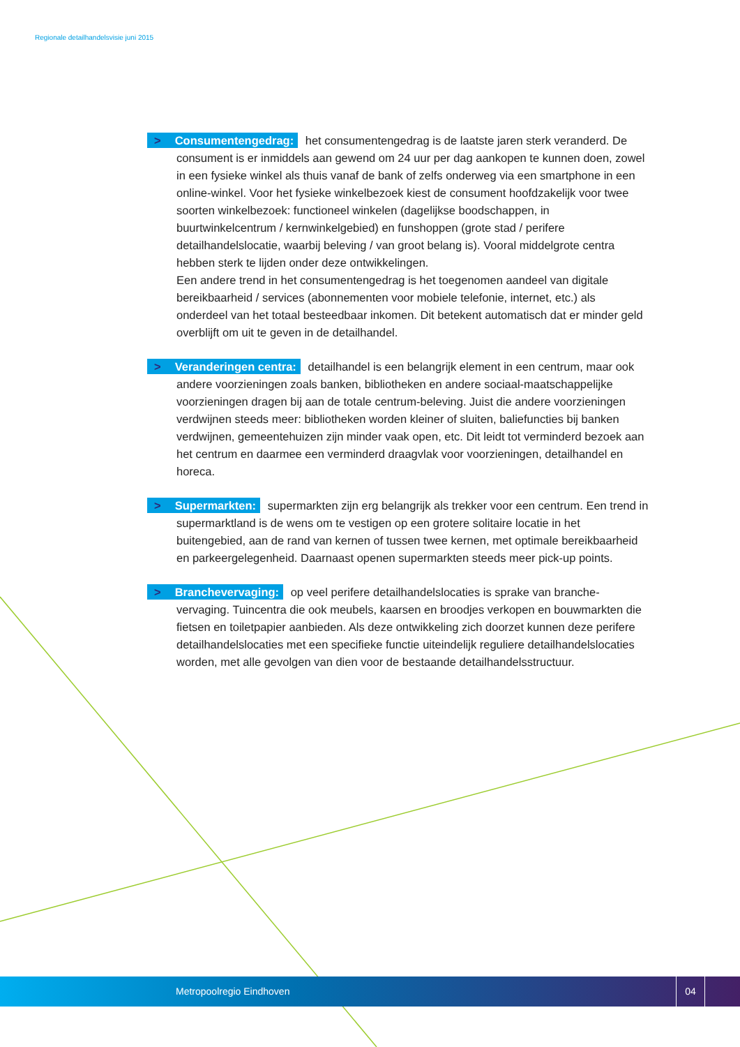Regionale detailhandelsvisie juni 2015
> Consumentengedrag: het consumentengedrag is de laatste jaren sterk veranderd. De consument is er inmiddels aan gewend om 24 uur per dag aankopen te kunnen doen, zowel in een fysieke winkel als thuis vanaf de bank of zelfs onderweg via een smartphone in een online-winkel. Voor het fysieke winkelbezoek kiest de consument hoofdzakelijk voor twee soorten winkelbezoek: functioneel winkelen (dagelijkse boodschappen, in buurtwinkelcentrum / kernwinkelgebied) en funshoppen (grote stad / perifere detailhandelslocatie, waarbij beleving / van groot belang is). Vooral middelgrote centra hebben sterk te lijden onder deze ontwikkelingen.
Een andere trend in het consumentengedrag is het toegenomen aandeel van digitale bereikbaarheid / services (abonnementen voor mobiele telefonie, internet, etc.) als onderdeel van het totaal besteedbaar inkomen. Dit betekent automatisch dat er minder geld overblijft om uit te geven in de detailhandel.
> Veranderingen centra: detailhandel is een belangrijk element in een centrum, maar ook andere voorzieningen zoals banken, bibliotheken en andere sociaal-maatschappelijke voorzieningen dragen bij aan de totale centrum-beleving. Juist die andere voorzieningen verdwijnen steeds meer: bibliotheken worden kleiner of sluiten, baliefuncties bij banken verdwijnen, gemeentehuizen zijn minder vaak open, etc. Dit leidt tot verminderd bezoek aan het centrum en daarmee een verminderd draagvlak voor voorzieningen, detailhandel en horeca.
> Supermarkten: supermarkten zijn erg belangrijk als trekker voor een centrum. Een trend in supermarktland is de wens om te vestigen op een grotere solitaire locatie in het buitengebied, aan de rand van kernen of tussen twee kernen, met optimale bereikbaarheid en parkeergelegenheid. Daarnaast openen supermarkten steeds meer pick-up points.
> Branchevervaging: op veel perifere detailhandelslocaties is sprake van branche-vervaging. Tuincentra die ook meubels, kaarsen en broodjes verkopen en bouwmarkten die fietsen en toiletpapier aanbieden. Als deze ontwikkeling zich doorzet kunnen deze perifere detailhandelslocaties met een specifieke functie uiteindelijk reguliere detailhandelslocaties worden, met alle gevolgen van dien voor de bestaande detailhandelsstructuur.
Metropoolregio Eindhoven
04